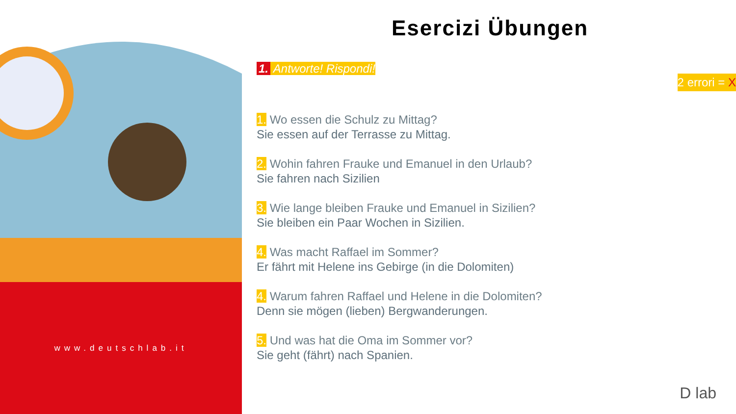www.deutschlab.it
Esercizi Übungen
1. Antworte! Rispondi!
1. Wo essen die Schulz zu Mittag?
Sie essen auf der Terrasse zu Mittag.
2. Wohin fahren Frauke und Emanuel in den Urlaub?
Sie fahren nach Sizilien
3. Wie lange bleiben Frauke und Emanuel in Sizilien?
Sie bleiben ein Paar Wochen in Sizilien.
4. Was macht Raffael im Sommer?
Er fährt mit Helene ins Gebirge (in die Dolomiten)
4. Warum fahren Raffael und Helene in die Dolomiten?
Denn sie mögen (lieben) Bergwanderungen.
5. Und was hat die Oma im Sommer vor?
Sie geht (fährt) nach Spanien.
2 errori = X
D lab